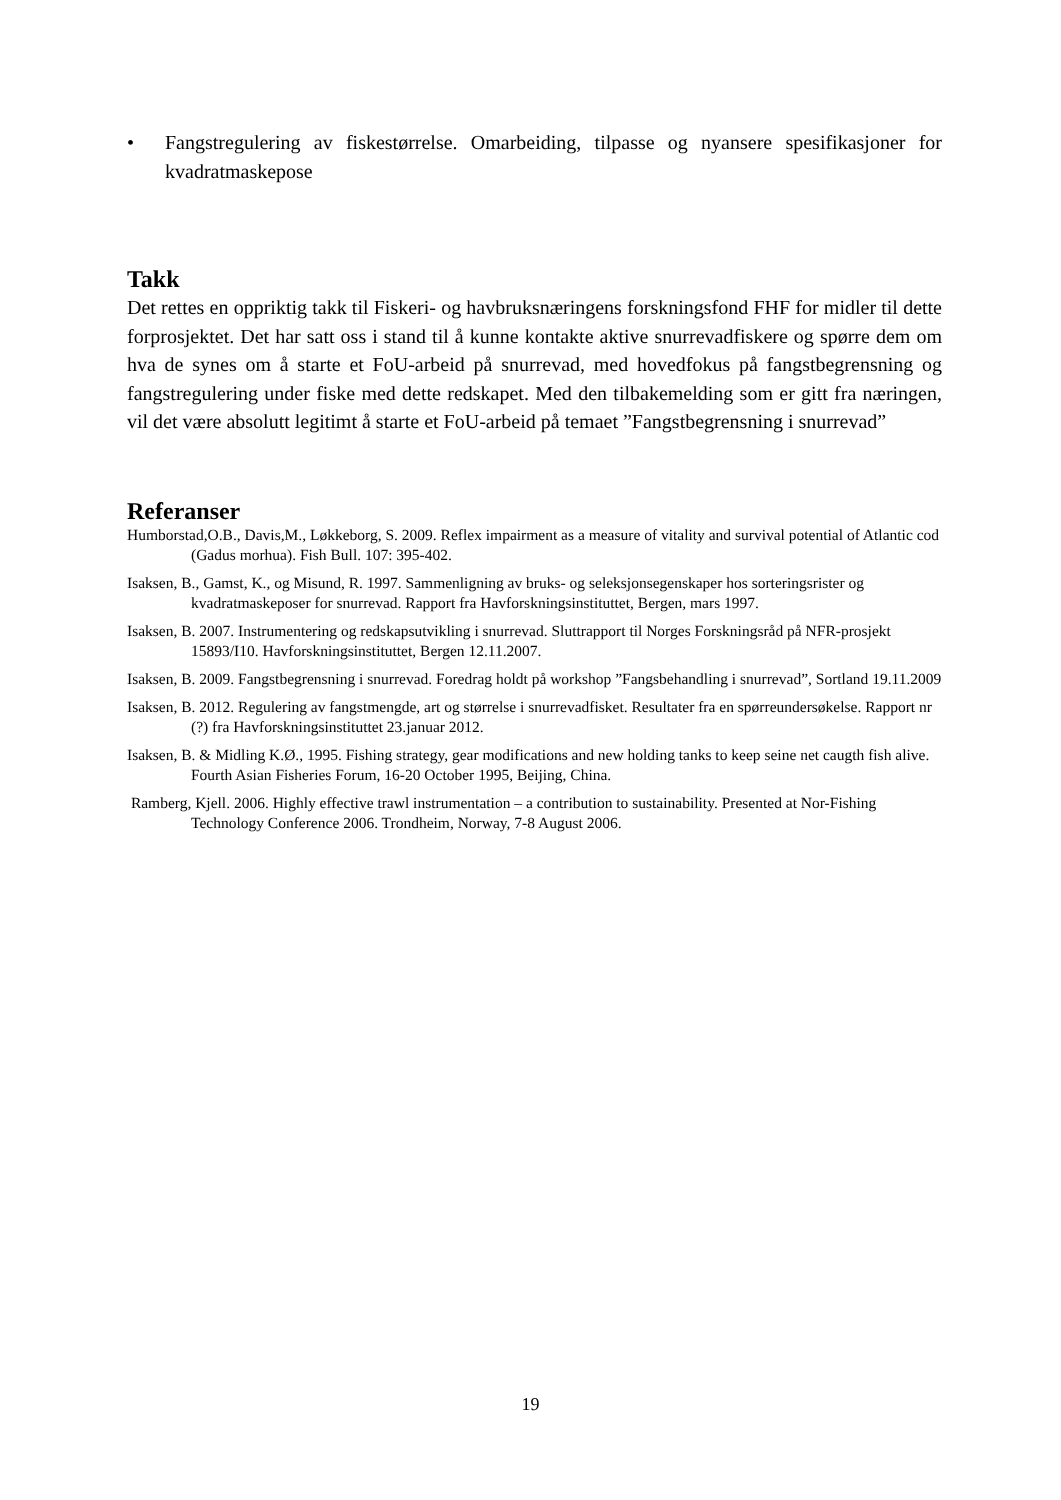• Fangstregulering av fiskestørrelse. Omarbeiding, tilpasse og nyansere spesifikasjoner for kvadratmaskepose
Takk
Det rettes en oppriktig takk til Fiskeri- og havbruksnæringens forskningsfond FHF for midler til dette forprosjektet. Det har satt oss i stand til å kunne kontakte aktive snurrevadfiskere og spørre dem om hva de synes om å starte et FoU-arbeid på snurrevad, med hovedfokus på fangstbegrensning og fangstregulering under fiske med dette redskapet. Med den tilbakemelding som er gitt fra næringen, vil det være absolutt legitimt å starte et FoU-arbeid på temaet ”Fangstbegrensning i snurrevad”
Referanser
Humborstad,O.B., Davis,M., Løkkeborg, S. 2009. Reflex impairment as a measure of vitality and survival potential of Atlantic cod (Gadus morhua). Fish Bull. 107: 395-402.
Isaksen, B., Gamst, K., og Misund, R. 1997. Sammenligning av bruks- og seleksjonsegenskaper hos sorteringsrister og kvadratmaskeposer for snurrevad. Rapport fra Havforskningsinstituttet, Bergen, mars 1997.
Isaksen, B. 2007. Instrumentering og redskapsutvikling i snurrevad. Sluttrapport til Norges Forskningsråd på NFR-prosjekt 15893/I10. Havforskningsinstituttet, Bergen 12.11.2007.
Isaksen, B. 2009. Fangstbegrensning i snurrevad. Foredrag holdt på workshop ”Fangsbehandling i snurrevad”, Sortland 19.11.2009
Isaksen, B. 2012. Regulering av fangstmengde, art og størrelse i snurrevadfisket. Resultater fra en spørreundersøkelse. Rapport nr (?) fra Havforskningsinstituttet 23.januar 2012.
Isaksen, B. & Midling K.Ø., 1995. Fishing strategy, gear modifications and new holding tanks to keep seine net caugth fish alive. Fourth Asian Fisheries Forum, 16-20 October 1995, Beijing, China.
Ramberg, Kjell. 2006. Highly effective trawl instrumentation – a contribution to sustainability. Presented at Nor-Fishing Technology Conference 2006. Trondheim, Norway, 7-8 August 2006.
19